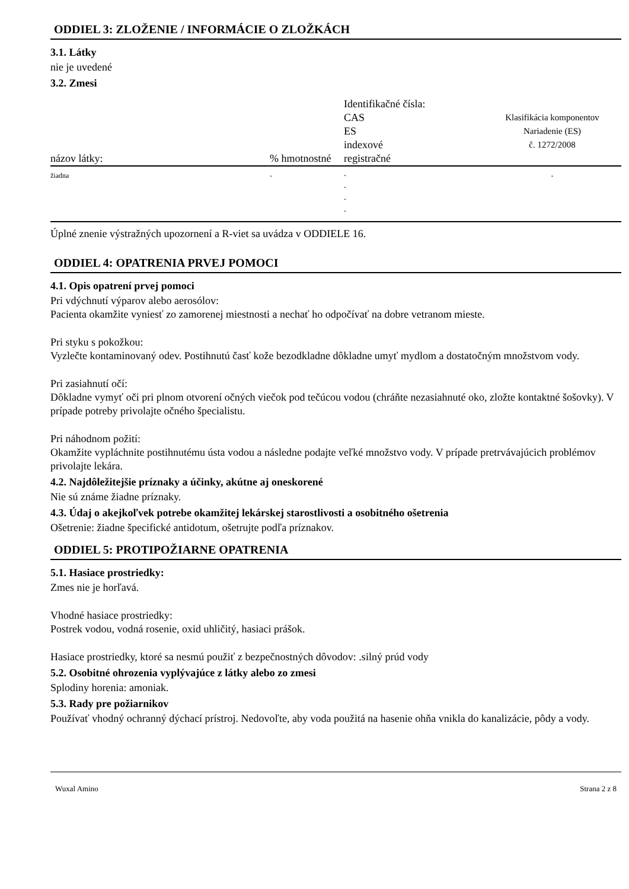ODDIEL 3: ZLOŽENIE / INFORMÁCIE O ZLOŽKÁCH
3.1. Látky
nie je uvedené
3.2. Zmesi
| názov látky: | % hmotnostné | Identifikačné čísla: CAS ES indexové registračné | Klasifikácia komponentov Nariadenie (ES) č. 1272/2008 |
| --- | --- | --- | --- |
| žiadna | - | - - - - | - |
Úplné znenie výstražných upozornení a R-viet sa uvádza v ODDIELE 16.
ODDIEL 4: OPATRENIA PRVEJ POMOCI
4.1. Opis opatrení prvej pomoci
Pri vdýchnutí výparov alebo aerosólov:
Pacienta okamžite vyniesť zo zamorenej miestnosti a nechať ho odpočívať na dobre vetranom mieste.
Pri styku s pokožkou:
Vyzlečte kontaminovaný odev. Postihnutú časť kože bezodkladne dôkladne umyť mydlom a dostatočným množstvom vody.
Pri zasiahnutí očí:
Dôkladne vymyť oči pri plnom otvorení očných viečok pod tečúcou vodou (chráňte nezasiahnuté oko, zložte kontaktné šošovky). V prípade potreby privolajte očného špecialistu.
Pri náhodnom požití:
Okamžite vypláchnite postihnutému ústa vodou a následne podajte veľké množstvo vody. V prípade pretrvávajúcich problémov privolajte lekára.
4.2. Najdôležitejšie príznaky a účinky, akútne aj oneskorené
Nie sú známe žiadne príznaky.
4.3. Údaj o akejkoľvek potrebe okamžitej lekárskej starostlivosti a osobitného ošetrenia
Ošetrenie: žiadne špecifické antidotum, ošetrujte podľa príznakov.
ODDIEL 5: PROTIPOŽIARNE OPATRENIA
5.1. Hasiace prostriedky:
Zmes nie je horľavá.
Vhodné hasiace prostriedky:
Postrek vodou, vodná rosenie, oxid uhličitý, hasiaci prášok.
Hasiace prostriedky, ktoré sa nesmú použiť z bezpečnostných dôvodov: .silný prúd vody
5.2. Osobitné ohrozenia vyplývajúce z látky alebo zo zmesi
Splodiny horenia: amoniak.
5.3. Rady pre požiarnikov
Používať vhodný ochranný dýchací prístroj. Nedovoľte, aby voda použitá na hasenie ohňa vnikla do kanalizácie, pôdy a vody.
Wuxal Amino Strana 2 z 8